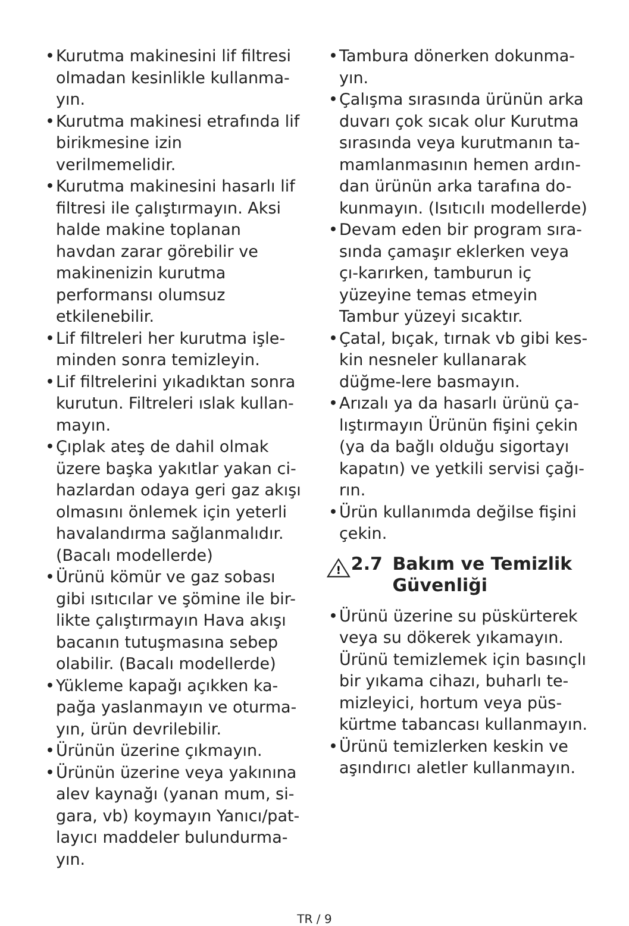• Kurutma makinesini lif filtresi olmadan kesinlikle kullanma-yın.
• Kurutma makinesi etrafında lif birikmesine izin verilmemelidir.
• Kurutma makinesini hasarlı lif filtresi ile çalıştırmayın. Aksi halde makine toplanan havdan zarar görebilir ve makinenizin kurutma performansı olumsuz etkilenebilir.
• Lif filtreleri her kurutma işle-minden sonra temizleyin.
• Lif filtrelerini yıkadıktan sonra kurutun. Filtreleri ıslak kullan-mayın.
• Çıplak ateş de dahil olmak üzere başka yakıtlar yakan ci-hazlardan odaya geri gaz akışı olmasını önlemek için yeterli havalandırma sağlanmalıdır. (Bacalı modellerde)
• Ürünü kömür ve gaz sobası gibi ısıtıcılar ve şömine ile bir-likte çalıştırmayın Hava akışı bacanın tutuşmasına sebep olabilir. (Bacalı modellerde)
• Yükleme kapağı açıkken ka-pağa yaslanmayın ve oturma-yın, ürün devrilebilir.
• Ürünün üzerine çıkmayın.
• Ürünün üzerine veya yakınına alev kaynağı (yanan mum, si-gara, vb) koymayın Yanıcı/pat-layıcı maddeler bulundurma-yın.
• Tambura dönerken dokunma-yın.
• Çalışma sırasında ürünün arka duvarı çok sıcak olur Kurutma sırasında veya kurutmanın ta-mamlanmasının hemen ardın-dan ürünün arka tarafına do-kunmayın. (Isıtıcılı modellerde)
• Devam eden bir program sıra-sında çamaşır eklerken veya çı-karırken, tamburun iç yüzeyine temas etmeyin Tambur yüzeyi sıcaktır.
• Çatal, bıçak, tırnak vb gibi kes-kin nesneler kullanarak düğme-lere basmayın.
• Arızalı ya da hasarlı ürünü ça-lıştırmayın Ürünün fişini çekin (ya da bağlı olduğu sigortayı kapatın) ve yetkili servisi çağı-rın.
• Ürün kullanımda değilse fişini çekin.
!
2.7 Bakım ve Temizlik Güvenliği
• Ürünü üzerine su püskürterek veya su dökerek yıkamayın. Ürünü temizlemek için basınçlı bir yıkama cihazı, buharlı te-mizleyici, hortum veya püs-kürtme tabancası kullanmayın.
• Ürünü temizlerken keskin ve aşındırıcı aletler kullanmayın.
TR / 9